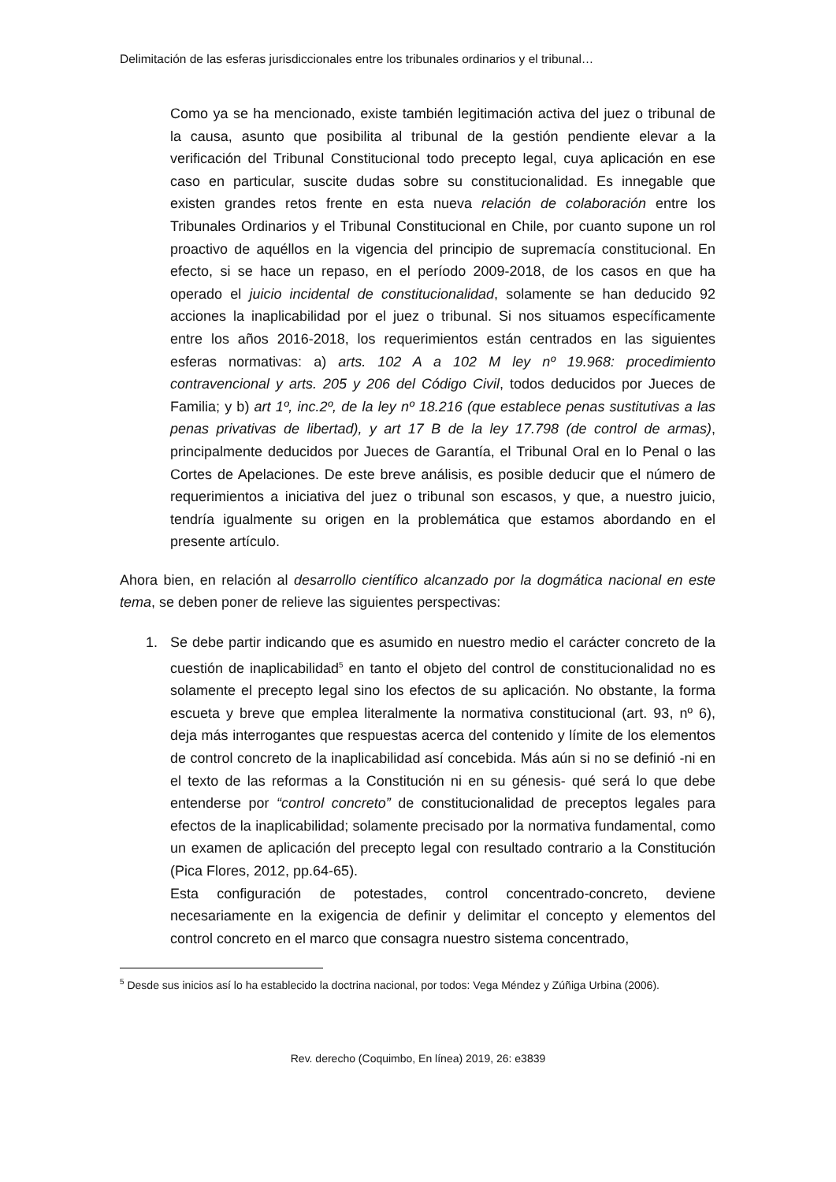Delimitación de las esferas jurisdiccionales entre los tribunales ordinarios y el tribunal…
Como ya se ha mencionado, existe también legitimación activa del juez o tribunal de la causa, asunto que posibilita al tribunal de la gestión pendiente elevar a la verificación del Tribunal Constitucional todo precepto legal, cuya aplicación en ese caso en particular, suscite dudas sobre su constitucionalidad. Es innegable que existen grandes retos frente en esta nueva relación de colaboración entre los Tribunales Ordinarios y el Tribunal Constitucional en Chile, por cuanto supone un rol proactivo de aquéllos en la vigencia del principio de supremacía constitucional. En efecto, si se hace un repaso, en el período 2009-2018, de los casos en que ha operado el juicio incidental de constitucionalidad, solamente se han deducido 92 acciones la inaplicabilidad por el juez o tribunal. Si nos situamos específicamente entre los años 2016-2018, los requerimientos están centrados en las siguientes esferas normativas: a) arts. 102 A a 102 M ley nº 19.968: procedimiento contravencional y arts. 205 y 206 del Código Civil, todos deducidos por Jueces de Familia; y b) art 1º, inc.2º, de la ley nº 18.216 (que establece penas sustitutivas a las penas privativas de libertad), y art 17 B de la ley 17.798 (de control de armas), principalmente deducidos por Jueces de Garantía, el Tribunal Oral en lo Penal o las Cortes de Apelaciones. De este breve análisis, es posible deducir que el número de requerimientos a iniciativa del juez o tribunal son escasos, y que, a nuestro juicio, tendría igualmente su origen en la problemática que estamos abordando en el presente artículo.
Ahora bien, en relación al desarrollo científico alcanzado por la dogmática nacional en este tema, se deben poner de relieve las siguientes perspectivas:
1. Se debe partir indicando que es asumido en nuestro medio el carácter concreto de la cuestión de inaplicabilidad<sup>5</sup> en tanto el objeto del control de constitucionalidad no es solamente el precepto legal sino los efectos de su aplicación. No obstante, la forma escueta y breve que emplea literalmente la normativa constitucional (art. 93, nº 6), deja más interrogantes que respuestas acerca del contenido y límite de los elementos de control concreto de la inaplicabilidad así concebida. Más aún si no se definió -ni en el texto de las reformas a la Constitución ni en su génesis- qué será lo que debe entenderse por “control concreto” de constitucionalidad de preceptos legales para efectos de la inaplicabilidad; solamente precisado por la normativa fundamental, como un examen de aplicación del precepto legal con resultado contrario a la Constitución (Pica Flores, 2012, pp.64-65).
Esta configuración de potestades, control concentrado-concreto, deviene necesariamente en la exigencia de definir y delimitar el concepto y elementos del control concreto en el marco que consagra nuestro sistema concentrado,
<sup>5</sup> Desde sus inicios así lo ha establecido la doctrina nacional, por todos: Vega Méndez y Zúñiga Urbina (2006).
Rev. derecho (Coquimbo, En línea) 2019, 26: e3839